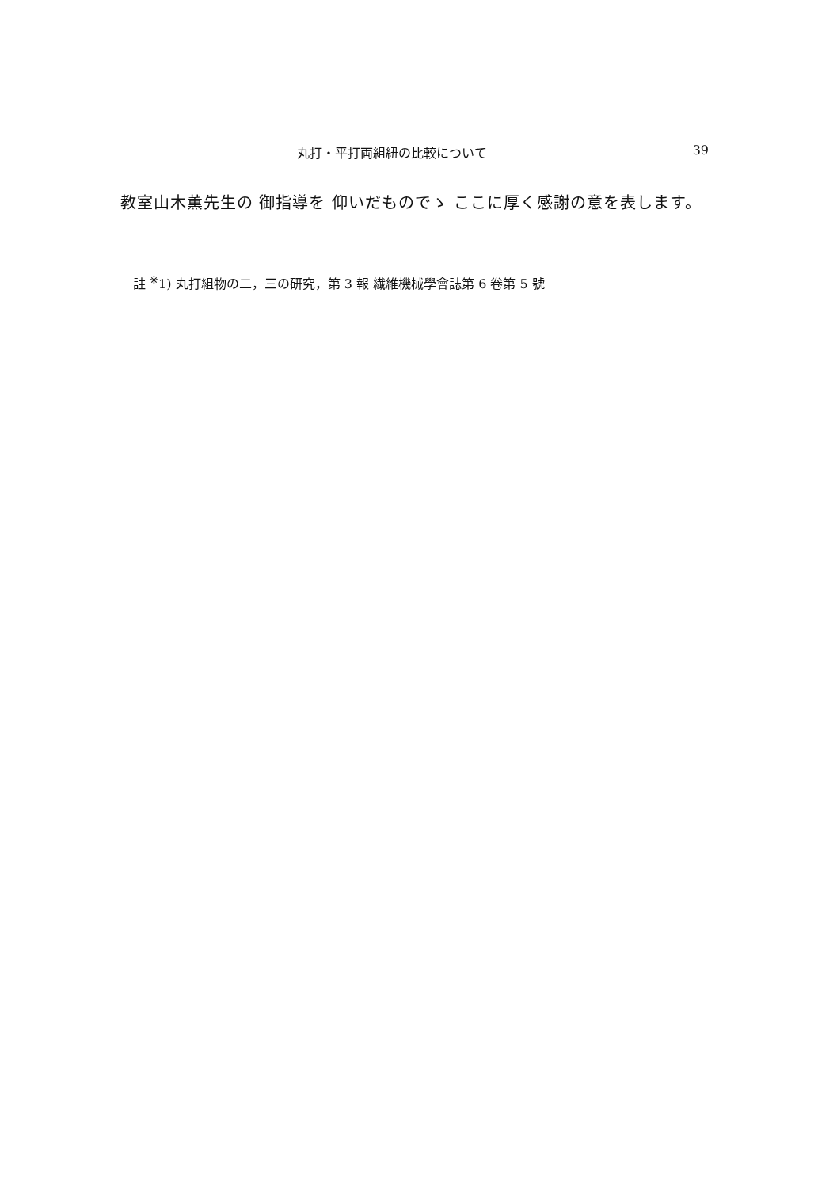丸打・平打両組紐の比較について 39
教室山木薫先生の 御指導を 仰いだものでゝ ここに厚く感謝の意を表します。
註 <sup>※</sup>1) 丸打組物の二，三の研究，第 3 報 繊維機械學會誌第 6 卷第 5 號